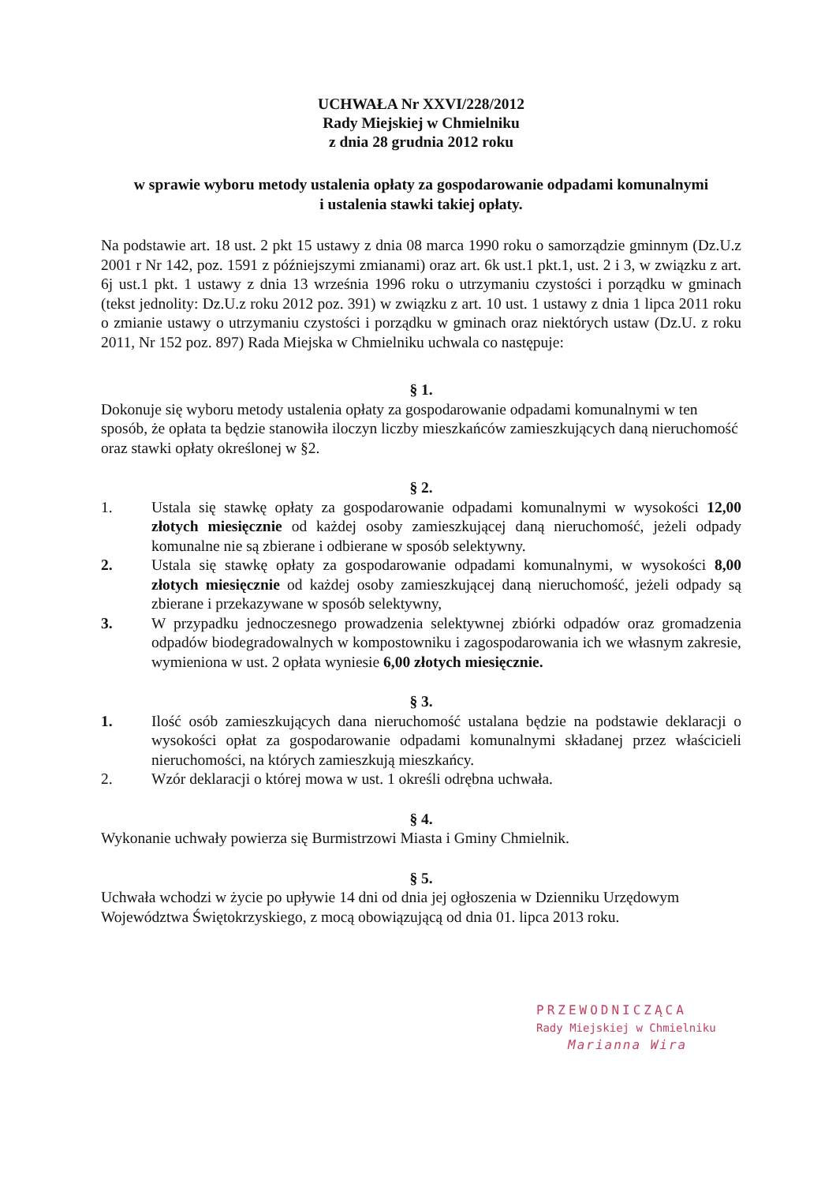UCHWAŁA Nr XXVI/228/2012
Rady Miejskiej w Chmielniku
z dnia 28 grudnia 2012 roku
w sprawie wyboru metody ustalenia opłaty za gospodarowanie odpadami komunalnymi
i ustalenia stawki takiej opłaty.
Na podstawie art. 18 ust. 2 pkt 15 ustawy z dnia 08 marca 1990 roku o samorządzie gminnym (Dz.U.z 2001 r Nr 142, poz. 1591 z późniejszymi zmianami) oraz art. 6k ust.1 pkt.1, ust. 2 i 3, w związku z art. 6j ust.1 pkt. 1 ustawy z dnia 13 września 1996 roku o utrzymaniu czystości i porządku w gminach (tekst jednolity: Dz.U.z roku 2012 poz. 391) w związku z art. 10 ust. 1 ustawy z dnia 1 lipca 2011 roku o zmianie ustawy o utrzymaniu czystości i porządku w gminach oraz niektórych ustaw (Dz.U. z roku 2011, Nr 152 poz. 897) Rada Miejska w Chmielniku uchwala co następuje:
§ 1.
Dokonuje się wyboru metody ustalenia opłaty za gospodarowanie odpadami komunalnymi w ten sposób, że opłata ta będzie stanowiła iloczyn liczby mieszkańców zamieszkujących daną nieruchomość oraz stawki opłaty określonej w §2.
§ 2.
1. Ustala się stawkę opłaty za gospodarowanie odpadami komunalnymi w wysokości 12,00 złotych miesięcznie od każdej osoby zamieszkującej daną nieruchomość, jeżeli odpady komunalne nie są zbierane i odbierane w sposób selektywny.
2. Ustala się stawkę opłaty za gospodarowanie odpadami komunalnymi, w wysokości 8,00 złotych miesięcznie od każdej osoby zamieszkującej daną nieruchomość, jeżeli odpady są zbierane i przekazywane w sposób selektywny,
3. W przypadku jednoczesnego prowadzenia selektywnej zbiórki odpadów oraz gromadzenia odpadów biodegradowalnych w kompostowniku i zagospodarowania ich we własnym zakresie, wymieniona w ust. 2 opłata wyniesie 6,00 złotych miesięcznie.
§ 3.
1. Ilość osób zamieszkujących dana nieruchomość ustalana będzie na podstawie deklaracji o wysokości opłat za gospodarowanie odpadami komunalnymi składanej przez właścicieli nieruchomości, na których zamieszkują mieszkańcy.
2. Wzór deklaracji o której mowa w ust. 1 określi odrębna uchwała.
§ 4.
Wykonanie uchwały powierza się Burmistrzowi Miasta i Gminy Chmielnik.
§ 5.
Uchwała wchodzi w życie po upływie 14 dni od dnia jej ogłoszenia w Dzienniku Urzędowym Województwa Świętokrzyskiego, z mocą obowiązującą od dnia 01. lipca 2013 roku.
PRZEWODNICZĄCA
Rady Miejskiej w Chmielniku
Marianna Wira